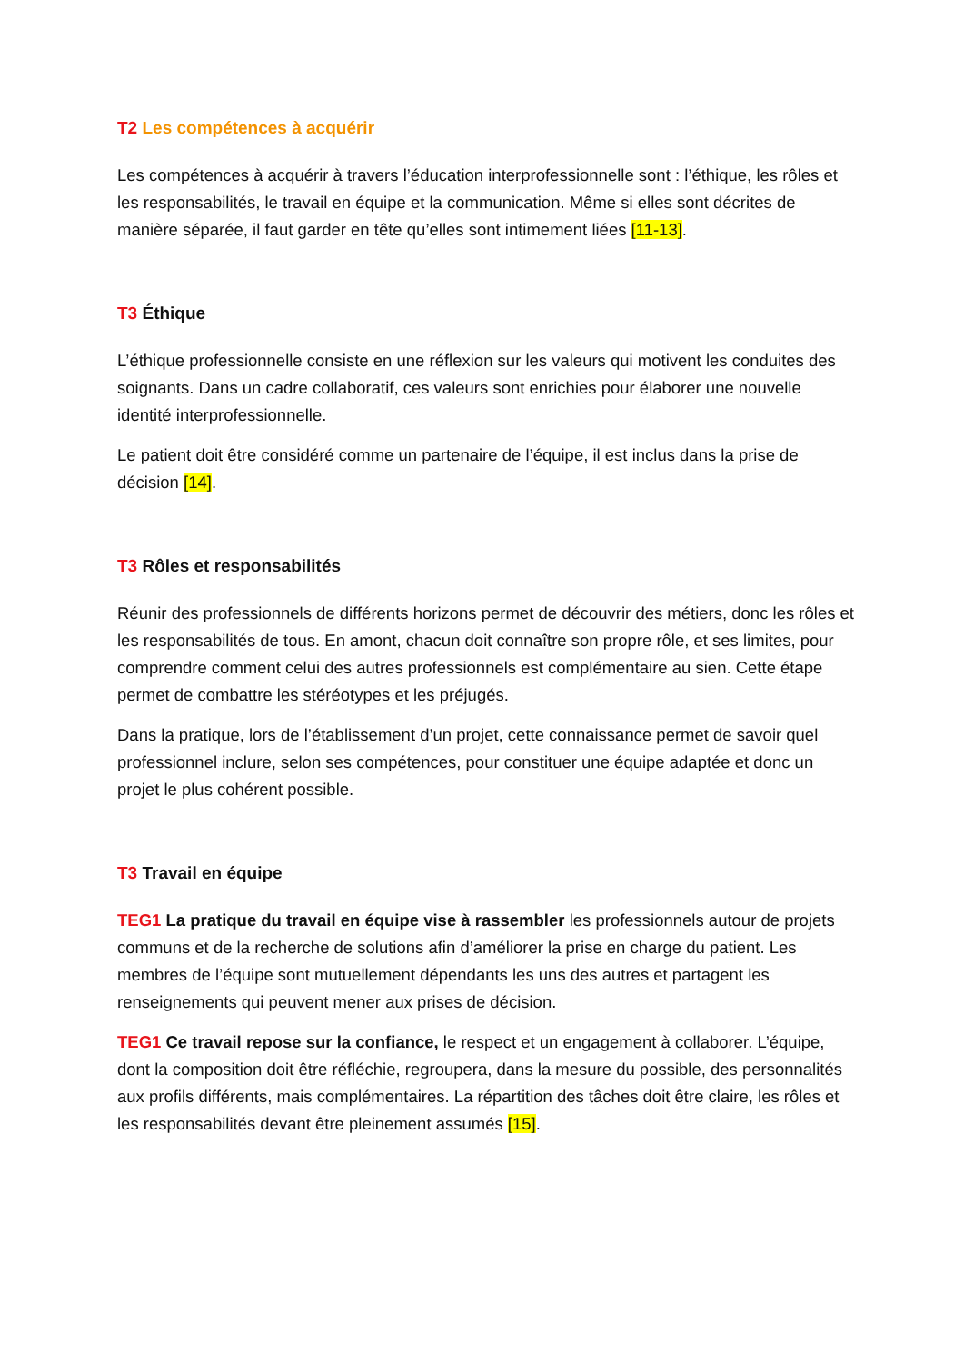T2 Les compétences à acquérir
Les compétences à acquérir à travers l’éducation interprofessionnelle sont : l’éthique, les rôles et les responsabilités, le travail en équipe et la communication. Même si elles sont décrites de manière séparée, il faut garder en tête qu’elles sont intimement liées [11-13].
T3 Éthique
L’éthique professionnelle consiste en une réflexion sur les valeurs qui motivent les conduites des soignants. Dans un cadre collaboratif, ces valeurs sont enrichies pour élaborer une nouvelle identité interprofessionnelle.
Le patient doit être considéré comme un partenaire de l’équipe, il est inclus dans la prise de décision [14].
T3 Rôles et responsabilités
Réunir des professionnels de différents horizons permet de découvrir des métiers, donc les rôles et les responsabilités de tous. En amont, chacun doit connaître son propre rôle, et ses limites, pour comprendre comment celui des autres professionnels est complémentaire au sien. Cette étape permet de combattre les stéréotypes et les préjugés.
Dans la pratique, lors de l’établissement d’un projet, cette connaissance permet de savoir quel professionnel inclure, selon ses compétences, pour constituer une équipe adaptée et donc un projet le plus cohérent possible.
T3 Travail en équipe
TEG1 La pratique du travail en équipe vise à rassembler les professionnels autour de projets communs et de la recherche de solutions afin d’améliorer la prise en charge du patient. Les membres de l’équipe sont mutuellement dépendants les uns des autres et partagent les renseignements qui peuvent mener aux prises de décision.
TEG1 Ce travail repose sur la confiance, le respect et un engagement à collaborer. L’équipe, dont la composition doit être réfléchie, regroupera, dans la mesure du possible, des personnalités aux profils différents, mais complémentaires. La répartition des tâches doit être claire, les rôles et les responsabilités devant être pleinement assumés [15].